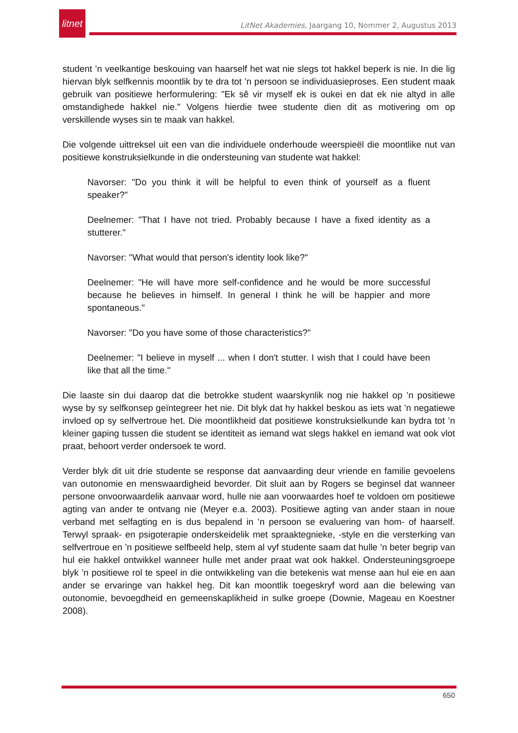litnet
LitNet Akademies, Jaargang 10, Nommer 2, Augustus 2013
student ’n veelkantige beskouing van haarself het wat nie slegs tot hakkel beperk is nie. In die lig hiervan blyk selfkennis moontlik by te dra tot ’n persoon se individuasieproses. Een student maak gebruik van positiewe herformulering: "Ek sê vir myself ek is oukei en dat ek nie altyd in alle omstandighede hakkel nie." Volgens hierdie twee studente dien dit as motivering om op verskillende wyses sin te maak van hakkel.
Die volgende uittreksel uit een van die individuele onderhoude weerspieël die moontlike nut van positiewe konstruksielkunde in die ondersteuning van studente wat hakkel:
Navorser: "Do you think it will be helpful to even think of yourself as a fluent speaker?"
Deelnemer: "That I have not tried. Probably because I have a fixed identity as a stutterer."
Navorser: "What would that person's identity look like?"
Deelnemer: "He will have more self-confidence and he would be more successful because he believes in himself. In general I think he will be happier and more spontaneous."
Navorser: "Do you have some of those characteristics?"
Deelnemer: "I believe in myself ... when I don't stutter. I wish that I could have been like that all the time."
Die laaste sin dui daarop dat die betrokke student waarskynlik nog nie hakkel op ’n positiewe wyse by sy selfkonsep geïntegreer het nie. Dit blyk dat hy hakkel beskou as iets wat ’n negatiewe invloed op sy selfvertroue het. Die moontlikheid dat positiewe konstruksielkunde kan bydra tot ’n kleiner gaping tussen die student se identiteit as iemand wat slegs hakkel en iemand wat ook vlot praat, behoort verder ondersoek te word.
Verder blyk dit uit drie studente se response dat aanvaarding deur vriende en familie gevoelens van outonomie en menswaardigheid bevorder. Dit sluit aan by Rogers se beginsel dat wanneer persone onvoorwaardelik aanvaar word, hulle nie aan voorwaardes hoef te voldoen om positiewe agting van ander te ontvang nie (Meyer e.a. 2003). Positiewe agting van ander staan in noue verband met selfagting en is dus bepalend in ’n persoon se evaluering van hom- of haarself. Terwyl spraak- en psigoterapie onderskeidelik met spraaktegnieke, -style en die versterking van selfvertroue en ’n positiewe selfbeeld help, stem al vyf studente saam dat hulle ’n beter begrip van hul eie hakkel ontwikkel wanneer hulle met ander praat wat ook hakkel. Ondersteuningsgroepe blyk ’n positiewe rol te speel in die ontwikkeling van die betekenis wat mense aan hul eie en aan ander se ervaringe van hakkel heg. Dit kan moontlik toegeskryf word aan die belewing van outonomie, bevoegdheid en gemeenskaplikheid in sulke groepe (Downie, Mageau en Koestner 2008).
650